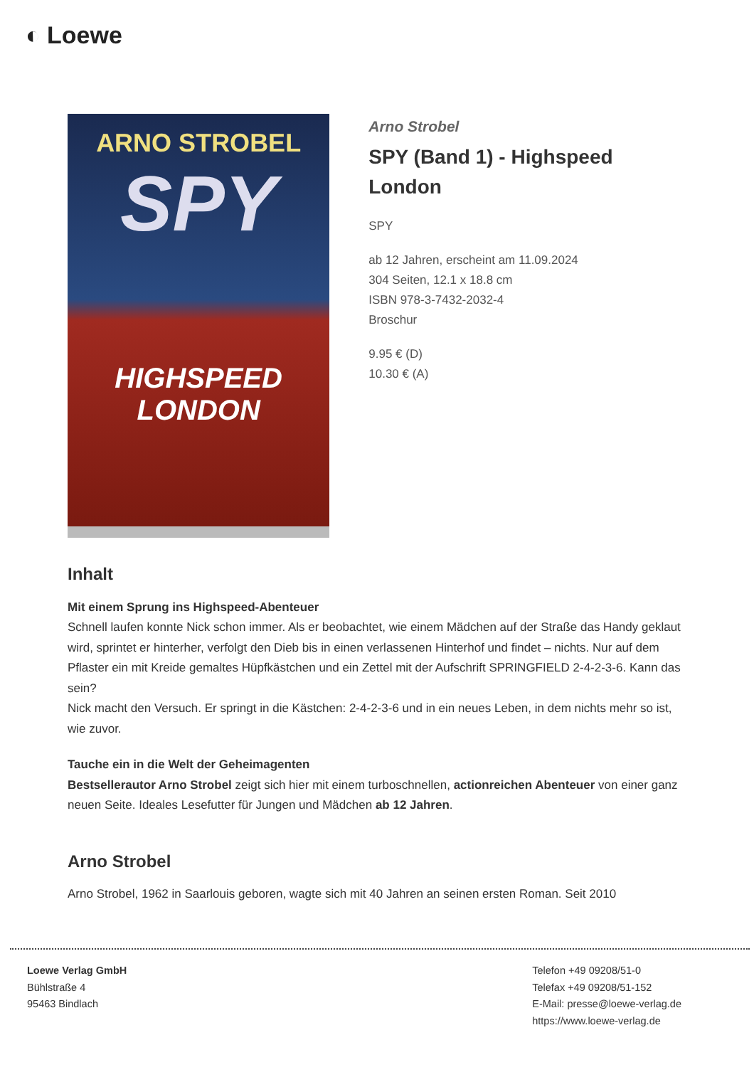◐ Loewe
ARNO STROBEL
SPY
HIGHSPEED
LONDON
Arno Strobel
SPY (Band 1) - Highspeed London
SPY
ab 12 Jahren, erscheint am 11.09.2024
304 Seiten, 12.1 x 18.8 cm
ISBN 978-3-7432-2032-4
Broschur
9.95 € (D)
10.30 € (A)
Inhalt
Mit einem Sprung ins Highspeed-Abenteuer
Schnell laufen konnte Nick schon immer. Als er beobachtet, wie einem Mädchen auf der Straße das Handy geklaut wird, sprintet er hinterher, verfolgt den Dieb bis in einen verlassenen Hinterhof und findet – nichts. Nur auf dem Pflaster ein mit Kreide gemaltes Hüpfkästchen und ein Zettel mit der Aufschrift SPRINGFIELD 2-4-2-3-6. Kann das sein?
Nick macht den Versuch. Er springt in die Kästchen: 2-4-2-3-6 und in ein neues Leben, in dem nichts mehr so ist, wie zuvor.
Tauche ein in die Welt der Geheimagenten
Bestsellerautor Arno Strobel zeigt sich hier mit einem turboschnellen, actionreichen Abenteuer von einer ganz neuen Seite. Ideales Lesefutter für Jungen und Mädchen ab 12 Jahren.
Arno Strobel
Arno Strobel, 1962 in Saarlouis geboren, wagte sich mit 40 Jahren an seinen ersten Roman. Seit 2010
Loewe Verlag GmbH
Bühlstraße 4
95463 Bindlach
Telefon +49 09208/51-0
Telefax +49 09208/51-152
E-Mail: presse@loewe-verlag.de
https://www.loewe-verlag.de